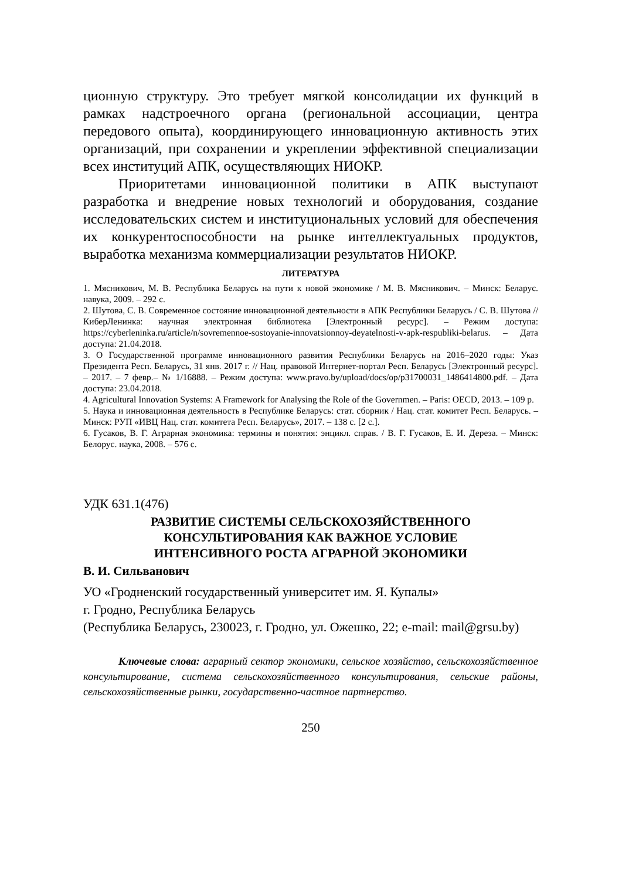ционную структуру. Это требует мягкой консолидации их функций в рамках надстроечного органа (региональной ассоциации, центра передового опыта), координирующего инновационную активность этих организаций, при сохранении и укреплении эффективной специализации всех институций АПК, осуществляющих НИОКР.
Приоритетами инновационной политики в АПК выступают разработка и внедрение новых технологий и оборудования, создание исследовательских систем и институциональных условий для обеспечения их конкурентоспособности на рынке интеллектуальных продуктов, выработка механизма коммерциализации результатов НИОКР.
ЛИТЕРАТУРА
1. Мясникович, М. В. Республика Беларусь на пути к новой экономике / М. В. Мясникович. – Минск: Беларус. навука, 2009. – 292 с.
2. Шутова, С. В. Современное состояние инновационной деятельности в АПК Республики Беларусь / С. В. Шутова // КиберЛенинка: научная электронная библиотека [Электронный ресурс]. – Режим доступа: https://cyberleninka.ru/article/n/sovremennoe-sostoyanie-innovatsionnoy-deyatelnosti-v-apk-respubliki-belarus. – Дата доступа: 21.04.2018.
3. О Государственной программе инновационного развития Республики Беларусь на 2016–2020 годы: Указ Президента Респ. Беларусь, 31 янв. 2017 г. // Нац. правовой Интернет-портал Респ. Беларусь [Электронный ресурс]. – 2017. – 7 февр.– № 1/16888. – Режим доступа: www.pravo.by/upload/docs/op/p31700031_1486414800.pdf. – Дата доступа: 23.04.2018.
4. Agricultural Innovation Systems: A Framework for Analysing the Role of the Governmen. – Paris: OECD, 2013. – 109 p.
5. Наука и инновационная деятельность в Республике Беларусь: стат. сборник / Нац. стат. комитет Респ. Беларусь. – Минск: РУП «ИВЦ Нац. стат. комитета Респ. Беларусь», 2017. – 138 с. [2 с.].
6. Гусаков, В. Г. Аграрная экономика: термины и понятия: энцикл. справ. / В. Г. Гусаков, Е. И. Дереза. – Минск: Белорус. наука, 2008. – 576 с.
УДК 631.1(476)
РАЗВИТИЕ СИСТЕМЫ СЕЛЬСКОХОЗЯЙСТВЕННОГО
КОНСУЛЬТИРОВАНИЯ КАК ВАЖНОЕ УСЛОВИЕ
ИНТЕНСИВНОГО РОСТА АГРАРНОЙ ЭКОНОМИКИ
В. И. Сильванович
УО «Гродненский государственный университет им. Я. Купалы»
г. Гродно, Республика Беларусь
(Республика Беларусь, 230023, г. Гродно, ул. Ожешко, 22; e-mail: mail@grsu.by)
Ключевые слова: аграрный сектор экономики, сельское хозяйство, сельскохозяйственное консультирование, система сельскохозяйственного консультирования, сельские районы, сельскохозяйственные рынки, государственно-частное партнерство.
250